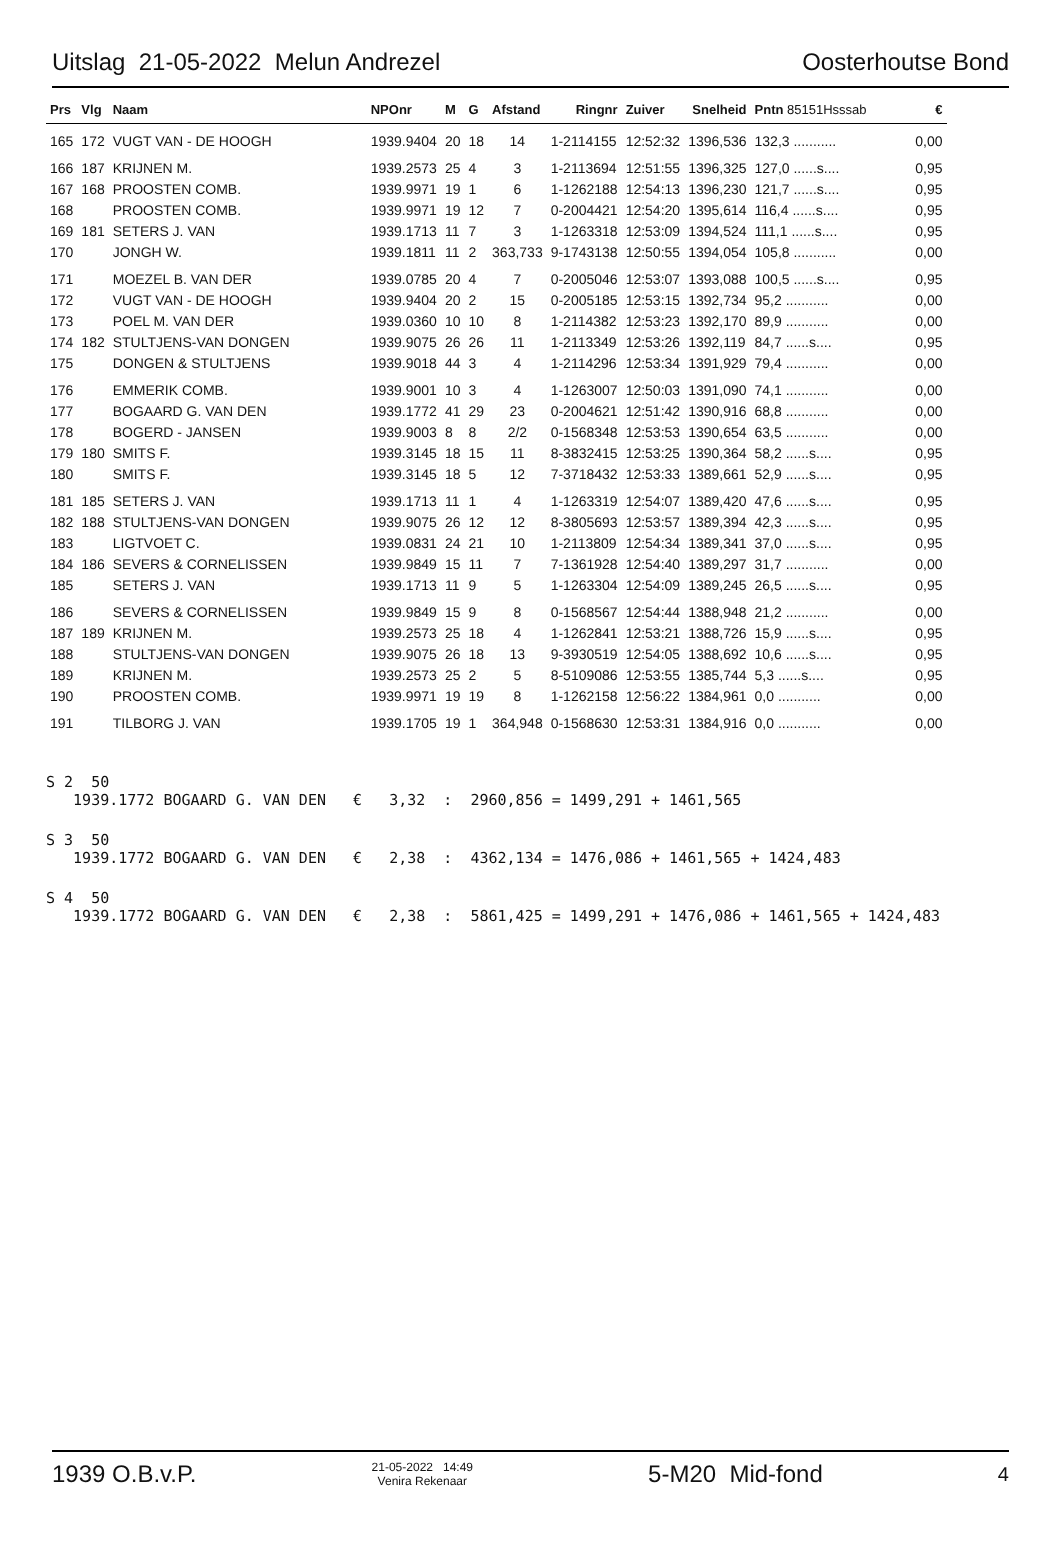Uitslag 21-05-2022 Melun Andrezel Oosterhoutse Bond
| Prs | Vlg | Naam | NPOnr | M | G | Afstand | Ringnr | Zuiver | Snelheid | Pntn 85151Hsssab | € |
| --- | --- | --- | --- | --- | --- | --- | --- | --- | --- | --- | --- |
| 165 | 172 | VUGT VAN - DE HOOGH | 1939.9404 | 20 | 18 | 14 | 1-2114155 | 12:52:32 | 1396,536 | 132,3 ........... | 0,00 |
| 166 | 187 | KRIJNEN M. | 1939.2573 | 25 | 4 | 3 | 1-2113694 | 12:51:55 | 1396,325 | 127,0 ......s.... | 0,95 |
| 167 | 168 | PROOSTEN COMB. | 1939.9971 | 19 | 1 | 6 | 1-1262188 | 12:54:13 | 1396,230 | 121,7 ......s.... | 0,95 |
| 168 | | PROOSTEN COMB. | 1939.9971 | 19 | 12 | 7 | 0-2004421 | 12:54:20 | 1395,614 | 116,4 ......s.... | 0,95 |
| 169 | 181 | SETERS J. VAN | 1939.1713 | 11 | 7 | 3 | 1-1263318 | 12:53:09 | 1394,524 | 111,1 ......s.... | 0,95 |
| 170 | | JONGH W. | 1939.1811 | 11 | 2 | 363,733 | 9-1743138 | 12:50:55 | 1394,054 | 105,8 ........... | 0,00 |
| 171 | | MOEZEL B. VAN DER | 1939.0785 | 20 | 4 | 7 | 0-2005046 | 12:53:07 | 1393,088 | 100,5 ......s.... | 0,95 |
| 172 | | VUGT VAN - DE HOOGH | 1939.9404 | 20 | 2 | 15 | 0-2005185 | 12:53:15 | 1392,734 | 95,2 ........... | 0,00 |
| 173 | | POEL M. VAN DER | 1939.0360 | 10 | 10 | 8 | 1-2114382 | 12:53:23 | 1392,170 | 89,9 ........... | 0,00 |
| 174 | 182 | STULTJENS-VAN DONGEN | 1939.9075 | 26 | 26 | 11 | 1-2113349 | 12:53:26 | 1392,119 | 84,7 ......s.... | 0,95 |
| 175 | | DONGEN & STULTJENS | 1939.9018 | 44 | 3 | 4 | 1-2114296 | 12:53:34 | 1391,929 | 79,4 ........... | 0,00 |
| 176 | | EMMERIK COMB. | 1939.9001 | 10 | 3 | 4 | 1-1263007 | 12:50:03 | 1391,090 | 74,1 ........... | 0,00 |
| 177 | | BOGAARD G. VAN DEN | 1939.1772 | 41 | 29 | 23 | 0-2004621 | 12:51:42 | 1390,916 | 68,8 ........... | 0,00 |
| 178 | | BOGERD - JANSEN | 1939.9003 | 8 | 8 | 2/2 | 0-1568348 | 12:53:53 | 1390,654 | 63,5 ........... | 0,00 |
| 179 | 180 | SMITS F. | 1939.3145 | 18 | 15 | 11 | 8-3832415 | 12:53:25 | 1390,364 | 58,2 ......s.... | 0,95 |
| 180 | | SMITS F. | 1939.3145 | 18 | 5 | 12 | 7-3718432 | 12:53:33 | 1389,661 | 52,9 ......s.... | 0,95 |
| 181 | 185 | SETERS J. VAN | 1939.1713 | 11 | 1 | 4 | 1-1263319 | 12:54:07 | 1389,420 | 47,6 ......s.... | 0,95 |
| 182 | 188 | STULTJENS-VAN DONGEN | 1939.9075 | 26 | 12 | 12 | 8-3805693 | 12:53:57 | 1389,394 | 42,3 ......s.... | 0,95 |
| 183 | | LIGTVOET C. | 1939.0831 | 24 | 21 | 10 | 1-2113809 | 12:54:34 | 1389,341 | 37,0 ......s.... | 0,95 |
| 184 | 186 | SEVERS & CORNELISSEN | 1939.9849 | 15 | 11 | 7 | 7-1361928 | 12:54:40 | 1389,297 | 31,7 ........... | 0,00 |
| 185 | | SETERS J. VAN | 1939.1713 | 11 | 9 | 5 | 1-1263304 | 12:54:09 | 1389,245 | 26,5 ......s.... | 0,95 |
| 186 | | SEVERS & CORNELISSEN | 1939.9849 | 15 | 9 | 8 | 0-1568567 | 12:54:44 | 1388,948 | 21,2 ........... | 0,00 |
| 187 | 189 | KRIJNEN M. | 1939.2573 | 25 | 18 | 4 | 1-1262841 | 12:53:21 | 1388,726 | 15,9 ......s.... | 0,95 |
| 188 | | STULTJENS-VAN DONGEN | 1939.9075 | 26 | 18 | 13 | 9-3930519 | 12:54:05 | 1388,692 | 10,6 ......s.... | 0,95 |
| 189 | | KRIJNEN M. | 1939.2573 | 25 | 2 | 5 | 8-5109086 | 12:53:55 | 1385,744 | 5,3 ......s.... | 0,95 |
| 190 | | PROOSTEN COMB. | 1939.9971 | 19 | 19 | 8 | 1-1262158 | 12:56:22 | 1384,961 | 0,0 ........... | 0,00 |
| 191 | | TILBORG J. VAN | 1939.1705 | 19 | 1 | 364,948 | 0-1568630 | 12:53:31 | 1384,916 | 0,0 ........... | 0,00 |
S 2 50 1939.1772 BOGAARD G. VAN DEN € 3,32 : 2960,856 = 1499,291 + 1461,565
S 3 50 1939.1772 BOGAARD G. VAN DEN € 2,38 : 4362,134 = 1476,086 + 1461,565 + 1424,483
S 4 50 1939.1772 BOGAARD G. VAN DEN € 2,38 : 5861,425 = 1499,291 + 1476,086 + 1461,565 + 1424,483
1939 O.B.v.P. 21-05-2022 14:49
Venira Rekenaar 5-M20 Mid-fond 4